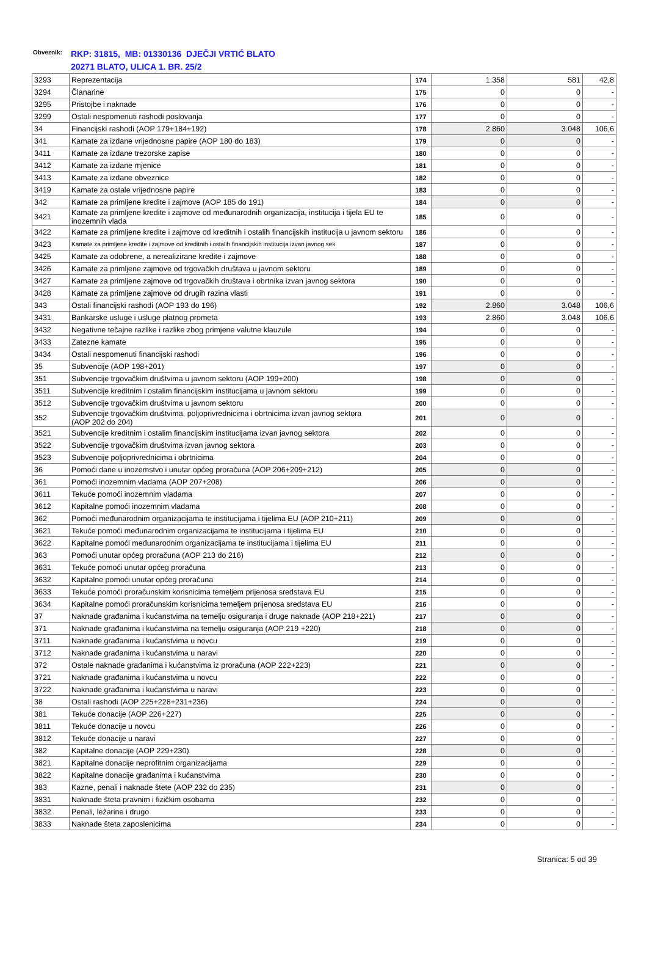Obveznik:
RKP: 31815, MB: 01330136 DJEČJI VRTIĆ BLATO
20271 BLATO, ULICA 1. BR. 25/2
| 3293 | Reprezentacija | 174 | 1.358 | 581 | 42,8 |
| 3294 | Članarine | 175 | 0 | 0 | - |
| 3295 | Pristojbe i naknade | 176 | 0 | 0 | - |
| 3299 | Ostali nespomenuti rashodi poslovanja | 177 | 0 | 0 | - |
| 34 | Financijski rashodi (AOP 179+184+192) | 178 | 2.860 | 3.048 | 106,6 |
| 341 | Kamate za izdane vrijednosne papire (AOP 180 do 183) | 179 | 0 | 0 | - |
| 3411 | Kamate za izdane trezorske zapise | 180 | 0 | 0 | - |
| 3412 | Kamate za izdane mjenice | 181 | 0 | 0 | - |
| 3413 | Kamate za izdane obveznice | 182 | 0 | 0 | - |
| 3419 | Kamate za ostale vrijednosne papire | 183 | 0 | 0 | - |
| 342 | Kamate za primljene kredite i zajmove (AOP 185 do 191) | 184 | 0 | 0 | - |
| 3421 | Kamate za primljene kredite i zajmove od međunarodnih organizacija, institucija i tijela EU te inozemnih vlada | 185 | 0 | 0 | - |
| 3422 | Kamate za primljene kredite i zajmove od kreditnih i ostalih financijskih institucija u javnom sektoru | 186 | 0 | 0 | - |
| 3423 | Kamate za primljene kredite i zajmove od kreditnih i ostalih financijskih institucija izvan javnog sek | 187 | 0 | 0 | - |
| 3425 | Kamate za odobrene, a nerealizirane kredite i zajmove | 188 | 0 | 0 | - |
| 3426 | Kamate za primljene zajmove od trgovačkih društava u javnom sektoru | 189 | 0 | 0 | - |
| 3427 | Kamate za primljene zajmove od trgovačkih društava i obrtnika izvan javnog sektora | 190 | 0 | 0 | - |
| 3428 | Kamate za primljene zajmove od drugih razina vlasti | 191 | 0 | 0 | - |
| 343 | Ostali financijski rashodi (AOP 193 do 196) | 192 | 2.860 | 3.048 | 106,6 |
| 3431 | Bankarske usluge i usluge platnog prometa | 193 | 2.860 | 3.048 | 106,6 |
| 3432 | Negativne tečajne razlike i razlike zbog primjene valutne klauzule | 194 | 0 | 0 | - |
| 3433 | Zatezne kamate | 195 | 0 | 0 | - |
| 3434 | Ostali nespomenuti financijski rashodi | 196 | 0 | 0 | - |
| 35 | Subvencije (AOP 198+201) | 197 | 0 | 0 | - |
| 351 | Subvencije trgovačkim društvima u javnom sektoru (AOP 199+200) | 198 | 0 | 0 | - |
| 3511 | Subvencije kreditnim i ostalim financijskim institucijama u javnom sektoru | 199 | 0 | 0 | - |
| 3512 | Subvencije trgovačkim društvima u javnom sektoru | 200 | 0 | 0 | - |
| 352 | Subvencije trgovačkim društvima, poljoprivrednicima i obrtnicima izvan javnog sektora (AOP 202 do 204) | 201 | 0 | 0 | - |
| 3521 | Subvencije kreditnim i ostalim financijskim institucijama izvan javnog sektora | 202 | 0 | 0 | - |
| 3522 | Subvencije trgovačkim društvima izvan javnog sektora | 203 | 0 | 0 | - |
| 3523 | Subvencije poljoprivrednicima i obrtnicima | 204 | 0 | 0 | - |
| 36 | Pomoći dane u inozemstvo i unutar općeg proračuna (AOP 206+209+212) | 205 | 0 | 0 | - |
| 361 | Pomoći inozemnim vladama (AOP 207+208) | 206 | 0 | 0 | - |
| 3611 | Tekuće pomoći inozemnim vladama | 207 | 0 | 0 | - |
| 3612 | Kapitalne pomoći inozemnim vladama | 208 | 0 | 0 | - |
| 362 | Pomoći međunarodnim organizacijama te institucijama i tijelima EU (AOP 210+211) | 209 | 0 | 0 | - |
| 3621 | Tekuće pomoći međunarodnim organizacijama te institucijama i tijelima EU | 210 | 0 | 0 | - |
| 3622 | Kapitalne pomoći međunarodnim organizacijama te institucijama i tijelima EU | 211 | 0 | 0 | - |
| 363 | Pomoći unutar općeg proračuna (AOP 213 do 216) | 212 | 0 | 0 | - |
| 3631 | Tekuće pomoći unutar općeg proračuna | 213 | 0 | 0 | - |
| 3632 | Kapitalne pomoći unutar općeg proračuna | 214 | 0 | 0 | - |
| 3633 | Tekuće pomoći proračunskim korisnicima temeljem prijenosa sredstava EU | 215 | 0 | 0 | - |
| 3634 | Kapitalne pomoći proračunskim korisnicima temeljem prijenosa sredstava EU | 216 | 0 | 0 | - |
| 37 | Naknade građanima i kućanstvima na temelju osiguranja i druge naknade (AOP 218+221) | 217 | 0 | 0 | - |
| 371 | Naknade građanima i kućanstvima na temelju osiguranja (AOP 219 +220) | 218 | 0 | 0 | - |
| 3711 | Naknade građanima i kućanstvima u novcu | 219 | 0 | 0 | - |
| 3712 | Naknade građanima i kućanstvima u naravi | 220 | 0 | 0 | - |
| 372 | Ostale naknade građanima i kućanstvima iz proračuna (AOP 222+223) | 221 | 0 | 0 | - |
| 3721 | Naknade građanima i kućanstvima u novcu | 222 | 0 | 0 | - |
| 3722 | Naknade građanima i kućanstvima u naravi | 223 | 0 | 0 | - |
| 38 | Ostali rashodi (AOP 225+228+231+236) | 224 | 0 | 0 | - |
| 381 | Tekuće donacije (AOP 226+227) | 225 | 0 | 0 | - |
| 3811 | Tekuće donacije u novcu | 226 | 0 | 0 | - |
| 3812 | Tekuće donacije u naravi | 227 | 0 | 0 | - |
| 382 | Kapitalne donacije (AOP 229+230) | 228 | 0 | 0 | - |
| 3821 | Kapitalne donacije neprofitnim organizacijama | 229 | 0 | 0 | - |
| 3822 | Kapitalne donacije građanima i kućanstvima | 230 | 0 | 0 | - |
| 383 | Kazne, penali i naknade štete (AOP 232 do 235) | 231 | 0 | 0 | - |
| 3831 | Naknade šteta pravnim i fizičkim osobama | 232 | 0 | 0 | - |
| 3832 | Penali, ležarine i drugo | 233 | 0 | 0 | - |
| 3833 | Naknade šteta zaposlenicima | 234 | 0 | 0 | - |
Stranica: 5 od 39